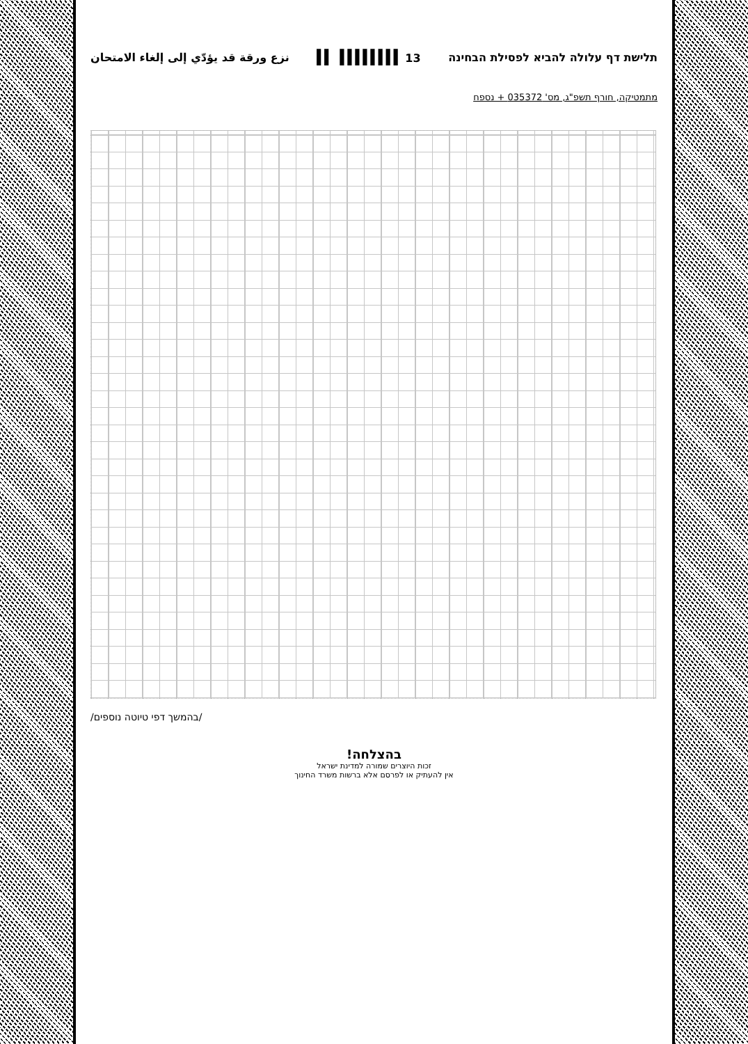תלישת דף עלולה להביא לפסילת הבחינה 13 ▌▌▌▌▌▌▌▌ ▌▌ نزع ورقة قد يؤدّي إلى إلغاء الامتحان
מתמטיקה, חורף תשפ"ג, מס' 035372 + נספח
/בהמשך דפי טיוטה נוספים/
בהצלחה!
זכות היוצרים שמורה למדינת ישראל
אין להעתיק או לפרסם אלא ברשות משרד החינוך